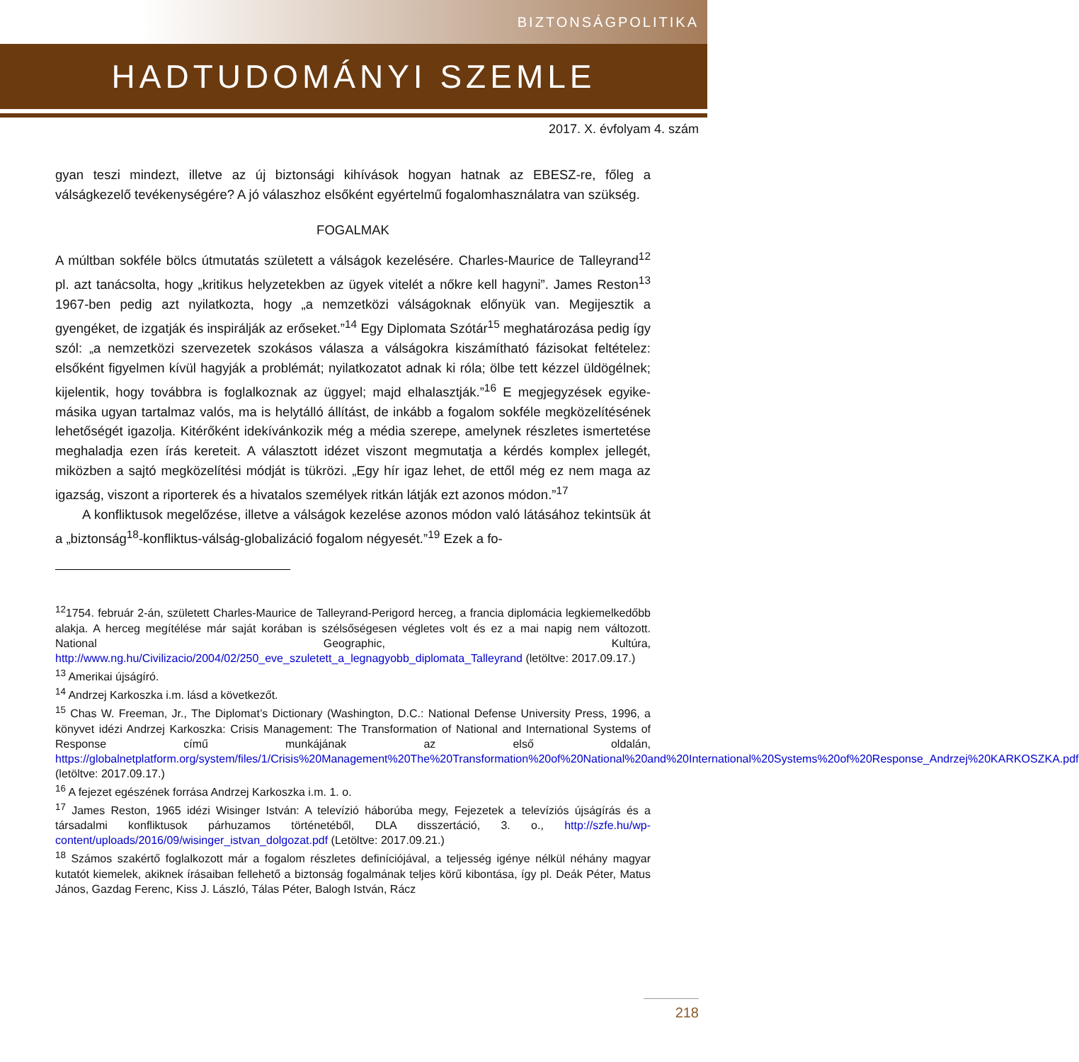BIZTONSÁGPOLITIKA
HADTUDOMÁNYI SZEMLE
2017. X. évfolyam 4. szám
gyan teszi mindezt, illetve az új biztonsági kihívások hogyan hatnak az EBESZ-re, főleg a válságkezelő tevékenységére? A jó válaszhoz elsőként egyértelmű fogalomhasználatra van szükség.
FOGALMAK
A múltban sokféle bölcs útmutatás született a válságok kezelésére. Charles-Maurice de Talleyrand<sup>12</sup> pl. azt tanácsolta, hogy „kritikus helyzetekben az ügyek vitelét a nőkre kell hagyni”. James Reston<sup>13</sup> 1967-ben pedig azt nyilatkozta, hogy „a nemzetközi válságoknak előnyük van. Megijesztik a gyengéket, de izgatják és inspirálják az erőseket.”<sup>14</sup> Egy Diplomata Szótár<sup>15</sup> meghatározása pedig így szól: „a nemzetközi szervezetek szokásos válasza a válságokra kiszámítható fázisokat feltételez: elsőként figyelmen kívül hagyják a problémát; nyilatkozatot adnak ki róla; ölbe tett kézzel üldögélnek; kijelentik, hogy továbbra is foglalkoznak az üggyel; majd elhalasztják.”<sup>16</sup> E megjegyzések egyike-másika ugyan tartalmaz valós, ma is helytálló állítást, de inkább a fogalom sokféle megközelítésének lehetőségét igazolja. Kitérőként idekívánkozik még a média szerepe, amelynek részletes ismertetése meghaladja ezen írás kereteit. A választott idézet viszont megmutatja a kérdés komplex jellegét, miközben a sajtó megközelítési módját is tükrözi. „Egy hír igaz lehet, de ettől még ez nem maga az igazság, viszont a riporterek és a hivatalos személyek ritkán látják ezt azonos módon.”<sup>17</sup>
A konfliktusok megelőzése, illetve a válságok kezelése azonos módon való látásához tekintsük át a „biztonság<sup>18</sup>-konfliktus-válság-globalizáció fogalom négyesét.”<sup>19</sup> Ezek a fo-
<sup>12</sup> 1754. február 2-án, született Charles-Maurice de Talleyrand-Perigord herceg, a francia diplomácia legkiemelkedőbb alakja. A herceg megítélése már saját korában is szélsőségesen végletes volt és ez a mai napig nem változott. National Geographic, Kultúra, http://www.ng.hu/Civilizacio/2004/02/250_eve_szuletett_a_legnagyobb_diplomata_Talleyrand (letöltve: 2017.09.17.)
<sup>13</sup> Amerikai újságíró.
<sup>14</sup> Andrzej Karkoszka i.m. lásd a következőt.
<sup>15</sup> Chas W. Freeman, Jr., The Diplomat’s Dictionary (Washington, D.C.: National Defense University Press, 1996, a könyvet idézi Andrzej Karkoszka: Crisis Management: The Transformation of National and International Systems of Response című munkájának az első oldalán, https://globalnetplatform.org/system/files/1/Crisis%20Management%20The%20Transformation%20of%20National%20and%20International%20Systems%20of%20Response_Andrzej%20KARKOSZKA.pdf (letöltve: 2017.09.17.)
<sup>16</sup> A fejezet egészének forrása Andrzej Karkoszka i.m. 1. o.
<sup>17</sup> James Reston, 1965 idézi Wisinger István: A televízió háborúba megy, Fejezetek a televíziós újságírás és a társadalmi konfliktusok párhuzamos történetéből, DLA disszertáció, 3. o., http://szfe.hu/wp-content/uploads/2016/09/wisinger_istvan_dolgozat.pdf (Letöltve: 2017.09.21.)
<sup>18</sup> Számos szakértő foglalkozott már a fogalom részletes definíciójával, a teljesség igénye nélkül néhány magyar kutatót kiemelek, akiknek írásaiban fellehető a biztonság fogalmának teljes körű kibontása, így pl. Deák Péter, Matus János, Gazdag Ferenc, Kiss J. László, Tálas Péter, Balogh István, Rácz
218